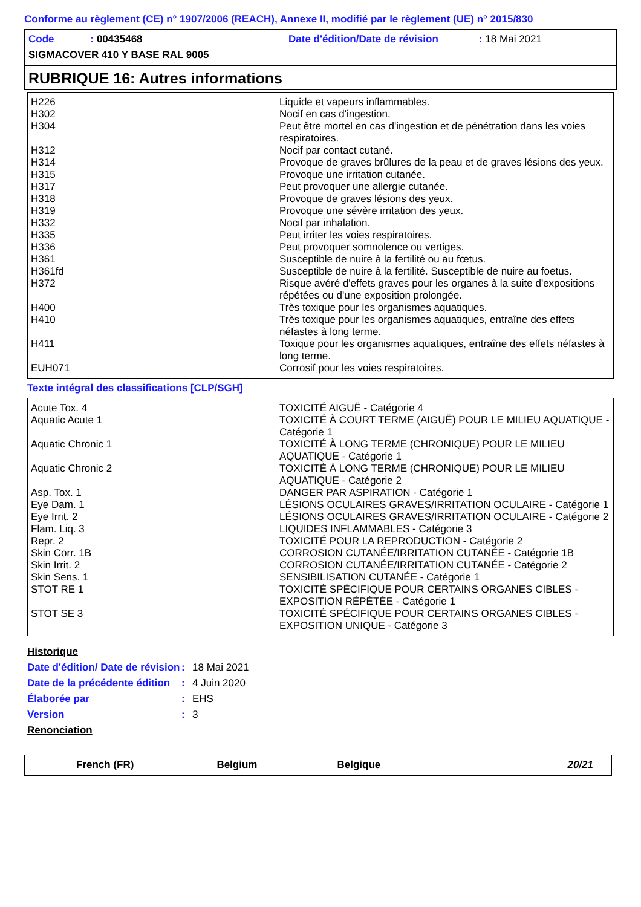Conforme au règlement (CE) n° 1907/2006 (REACH), Annexe II, modifié par le règlement (UE) n° 2015/830
| Code : 00435468 | Date d'édition/Date de révision | : 18 Mai 2021 |
| SIGMACOVER 410 Y BASE RAL 9005 | | |
RUBRIQUE 16: Autres informations
| H226 | Liquide et vapeurs inflammables. |
| H302 | Nocif en cas d'ingestion. |
| H304 | Peut être mortel en cas d'ingestion et de pénétration dans les voies respiratoires. |
| H312 | Nocif par contact cutané. |
| H314 | Provoque de graves brûlures de la peau et de graves lésions des yeux. |
| H315 | Provoque une irritation cutanée. |
| H317 | Peut provoquer une allergie cutanée. |
| H318 | Provoque de graves lésions des yeux. |
| H319 | Provoque une sévère irritation des yeux. |
| H332 | Nocif par inhalation. |
| H335 | Peut irriter les voies respiratoires. |
| H336 | Peut provoquer somnolence ou vertiges. |
| H361 | Susceptible de nuire à la fertilité ou au fœtus. |
| H361fd | Susceptible de nuire à la fertilité. Susceptible de nuire au foetus. |
| H372 | Risque avéré d'effets graves pour les organes à la suite d'expositions répétées ou d'une exposition prolongée. |
| H400 | Très toxique pour les organismes aquatiques. |
| H410 | Très toxique pour les organismes aquatiques, entraîne des effets néfastes à long terme. |
| H411 | Toxique pour les organismes aquatiques, entraîne des effets néfastes à long terme. |
| EUH071 | Corrosif pour les voies respiratoires. |
Texte intégral des classifications [CLP/SGH]
| Acute Tox. 4 | TOXICITÉ AIGUË - Catégorie 4 |
| Aquatic Acute 1 | TOXICITÉ À COURT TERME (AIGUË) POUR LE MILIEU AQUATIQUE - Catégorie 1 |
| Aquatic Chronic 1 | TOXICITÉ À LONG TERME (CHRONIQUE) POUR LE MILIEU AQUATIQUE - Catégorie 1 |
| Aquatic Chronic 2 | TOXICITÉ À LONG TERME (CHRONIQUE) POUR LE MILIEU AQUATIQUE - Catégorie 2 |
| Asp. Tox. 1 | DANGER PAR ASPIRATION - Catégorie 1 |
| Eye Dam. 1 | LÉSIONS OCULAIRES GRAVES/IRRITATION OCULAIRE - Catégorie 1 |
| Eye Irrit. 2 | LÉSIONS OCULAIRES GRAVES/IRRITATION OCULAIRE - Catégorie 2 |
| Flam. Liq. 3 | LIQUIDES INFLAMMABLES - Catégorie 3 |
| Repr. 2 | TOXICITÉ POUR LA REPRODUCTION - Catégorie 2 |
| Skin Corr. 1B | CORROSION CUTANÉE/IRRITATION CUTANÉE - Catégorie 1B |
| Skin Irrit. 2 | CORROSION CUTANÉE/IRRITATION CUTANÉE - Catégorie 2 |
| Skin Sens. 1 | SENSIBILISATION CUTANÉE - Catégorie 1 |
| STOT RE 1 | TOXICITÉ SPÉCIFIQUE POUR CERTAINS ORGANES CIBLES - EXPOSITION RÉPÉTÉE - Catégorie 1 |
| STOT SE 3 | TOXICITÉ SPÉCIFIQUE POUR CERTAINS ORGANES CIBLES - EXPOSITION UNIQUE - Catégorie 3 |
Historique
| Date d'édition/ Date de révision | : | 18 Mai 2021 |
| Date de la précédente édition | : | 4 Juin 2020 |
| Élaborée par | : | EHS |
| Version | : | 3 |
Renonciation
French (FR) Belgium Belgique 20/21